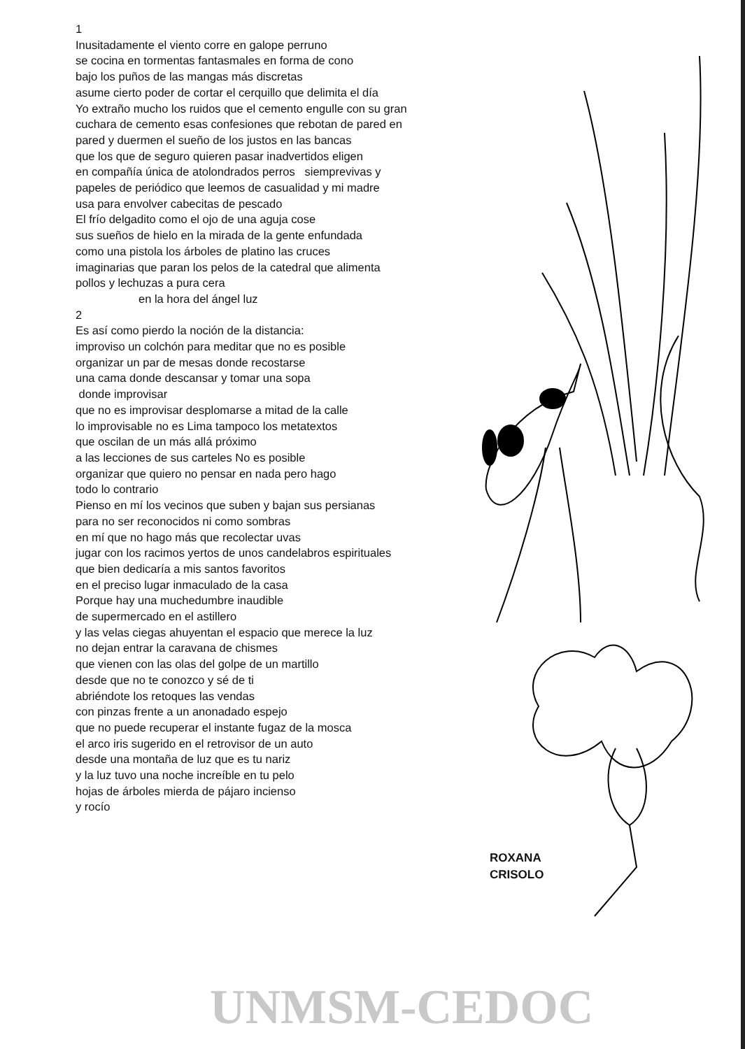1
Inusitadamente el viento corre en galope perruno
se cocina en tormentas fantasmales en forma de cono
bajo los puños de las mangas más discretas
asume cierto poder de cortar el cerquillo que delimita el día
Yo extraño mucho los ruidos que el cemento engulle con su gran
cuchara de cemento esas confesiones que rebotan de pared en
pared y duermen el sueño de los justos en las bancas
que los que de seguro quieren pasar inadvertidos eligen
en compañía única de atolondrados perros siemprevivas y
papeles de periódico que leemos de casualidad y mi madre
usa para envolver cabecitas de pescado
El frío delgadito como el ojo de una aguja cose
sus sueños de hielo en la mirada de la gente enfundada
como una pistola los árboles de platino las cruces
imaginarias que paran los pelos de la catedral que alimenta
pollos y lechuzas a pura cera
en la hora del ángel luz
2
Es así como pierdo la noción de la distancia:
improviso un colchón para meditar que no es posible
organizar un par de mesas donde recostarse
una cama donde descansar y tomar una sopa
donde improvisar
que no es improvisar desplomarse a mitad de la calle
lo improvisable no es Lima tampoco los metatextos
que oscilan de un más allá próximo
a las lecciones de sus carteles No es posible
organizar que quiero no pensar en nada pero hago
todo lo contrario
Pienso en mí los vecinos que suben y bajan sus persianas
para no ser reconocidos ni como sombras
en mí que no hago más que recolectar uvas
jugar con los racimos yertos de unos candelabros espirituales
que bien dedicaría a mis santos favoritos
en el preciso lugar inmaculado de la casa
Porque hay una muchedumbre inaudible
de supermercado en el astillero
y las velas ciegas ahuyentan el espacio que merece la luz
no dejan entrar la caravana de chismes
que vienen con las olas del golpe de un martillo
desde que no te conozco y sé de ti
abriéndote los retoques las vendas
con pinzas frente a un anonadado espejo
que no puede recuperar el instante fugaz de la mosca
el arco iris sugerido en el retrovisor de un auto
desde una montaña de luz que es tu nariz
y la luz tuvo una noche increíble en tu pelo
hojas de árboles mierda de pájaro incienso
y rocío
ROXANA
CRISOLO
UNMSM-CEDOC